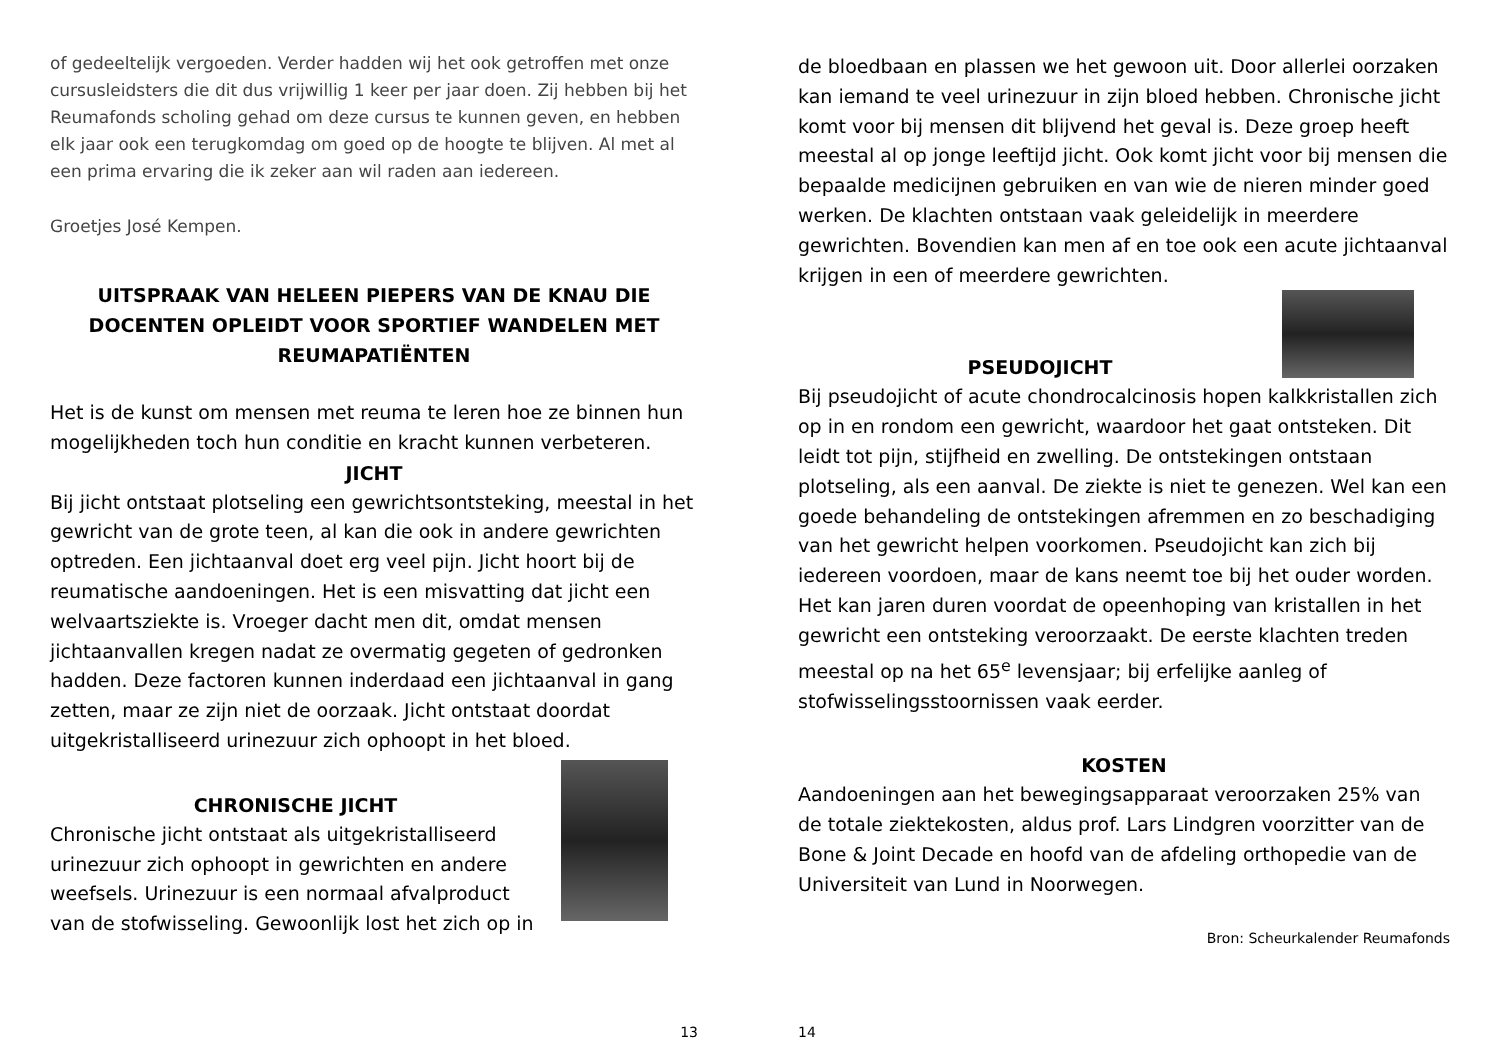of gedeeltelijk vergoeden. Verder hadden wij het ook getroffen met onze cursusleidsters die dit dus vrijwillig 1 keer per jaar doen. Zij hebben bij het Reumafonds scholing gehad om deze cursus te kunnen geven, en hebben elk jaar ook een terugkomdag om goed op de hoogte te blijven. Al met al een prima ervaring die ik zeker aan wil raden aan iedereen.
Groetjes José Kempen.
UITSPRAAK VAN HELEEN PIEPERS VAN DE KNAU DIE DOCENTEN OPLEIDT VOOR SPORTIEF WANDELEN MET REUMAPATIËNTEN
Het is de kunst om mensen met reuma te leren hoe ze binnen hun mogelijkheden toch hun conditie en kracht kunnen verbeteren.
JICHT
Bij jicht ontstaat plotseling een gewrichtsontsteking, meestal in het gewricht van de grote teen, al kan die ook in andere gewrichten optreden. Een jichtaanval doet erg veel pijn. Jicht hoort bij de reumatische aandoeningen. Het is een misvatting dat jicht een welvaartsziekte is. Vroeger dacht men dit, omdat mensen jichtaanvallen kregen nadat ze overmatig gegeten of gedronken hadden. Deze factoren kunnen inderdaad een jichtaanval in gang zetten, maar ze zijn niet de oorzaak. Jicht ontstaat doordat uitgekristalliseerd urinezuur zich ophoopt in het bloed.
CHRONISCHE JICHT
Chronische jicht ontstaat als uitgekristalliseerd urinezuur zich ophoopt in gewrichten en andere weefsels. Urinezuur is een normaal afvalproduct van de stofwisseling. Gewoonlijk lost het zich op in
13
de bloedbaan en plassen we het gewoon uit. Door allerlei oorzaken kan iemand te veel urinezuur in zijn bloed hebben. Chronische jicht komt voor bij mensen dit blijvend het geval is. Deze groep heeft meestal al op jonge leeftijd jicht. Ook komt jicht voor bij mensen die bepaalde medicijnen gebruiken en van wie de nieren minder goed werken. De klachten ontstaan vaak geleidelijk in meerdere gewrichten. Bovendien kan men af en toe ook een acute jichtaanval krijgen in een of meerdere gewrichten.
PSEUDOJICHT
Bij pseudojicht of acute chondrocalcinosis hopen kalkkristallen zich op in en rondom een gewricht, waardoor het gaat ontsteken. Dit leidt tot pijn, stijfheid en zwelling. De ontstekingen ontstaan plotseling, als een aanval. De ziekte is niet te genezen. Wel kan een goede behandeling de ontstekingen afremmen en zo beschadiging van het gewricht helpen voorkomen. Pseudojicht kan zich bij iedereen voordoen, maar de kans neemt toe bij het ouder worden. Het kan jaren duren voordat de opeenhoping van kristallen in het gewricht een ontsteking veroorzaakt. De eerste klachten treden meestal op na het 65<sup>e</sup> levensjaar; bij erfelijke aanleg of stofwisselingsstoornissen vaak eerder.
KOSTEN
Aandoeningen aan het bewegingsapparaat veroorzaken 25% van de totale ziektekosten, aldus prof. Lars Lindgren voorzitter van de Bone & Joint Decade en hoofd van de afdeling orthopedie van de Universiteit van Lund in Noorwegen.
Bron: Scheurkalender Reumafonds
14